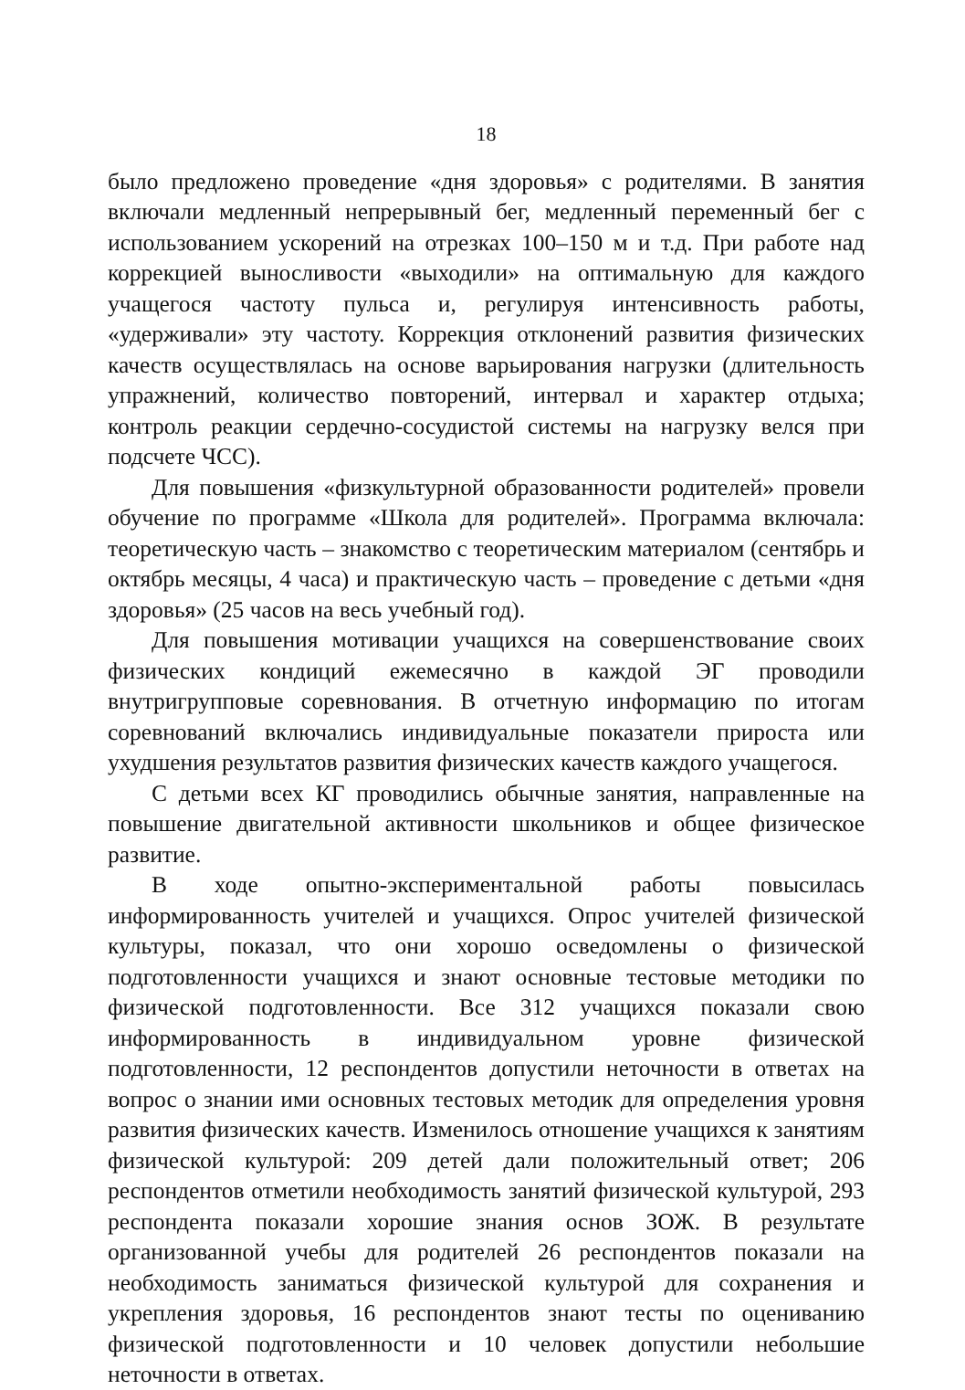18
было предложено проведение «дня здоровья» с родителями. В занятия включали медленный непрерывный бег, медленный переменный бег с использованием ускорений на отрезках 100–150 м и т.д. При работе над коррекцией выносливости «выходили» на оптимальную для каждого учащегося частоту пульса и, регулируя интенсивность работы, «удерживали» эту частоту. Коррекция отклонений развития физических качеств осуществлялась на основе варьирования нагрузки (длительность упражнений, количество повторений, интервал и характер отдыха; контроль реакции сердечно-сосудистой системы на нагрузку велся при подсчете ЧСС).
Для повышения «физкультурной образованности родителей» провели обучение по программе «Школа для родителей». Программа включала: теоретическую часть – знакомство с теоретическим материалом (сентябрь и октябрь месяцы, 4 часа) и практическую часть – проведение с детьми «дня здоровья» (25 часов на весь учебный год).
Для повышения мотивации учащихся на совершенствование своих физических кондиций ежемесячно в каждой ЭГ проводили внутригрупповые соревнования. В отчетную информацию по итогам соревнований включались индивидуальные показатели прироста или ухудшения результатов развития физических качеств каждого учащегося.
С детьми всех КГ проводились обычные занятия, направленные на повышение двигательной активности школьников и общее физическое развитие.
В ходе опытно-экспериментальной работы повысилась информированность учителей и учащихся. Опрос учителей физической культуры, показал, что они хорошо осведомлены о физической подготовленности учащихся и знают основные тестовые методики по физической подготовленности. Все 312 учащихся показали свою информированность в индивидуальном уровне физической подготовленности, 12 респондентов допустили неточности в ответах на вопрос о знании ими основных тестовых методик для определения уровня развития физических качеств. Изменилось отношение учащихся к занятиям физической культурой: 209 детей дали положительный ответ; 206 респондентов отметили необходимость занятий физической культурой, 293 респондента показали хорошие знания основ ЗОЖ. В результате организованной учебы для родителей 26 респондентов показали на необходимость заниматься физической культурой для сохранения и укрепления здоровья, 16 респондентов знают тесты по оцениванию физической подготовленности и 10 человек допустили небольшие неточности в ответах.